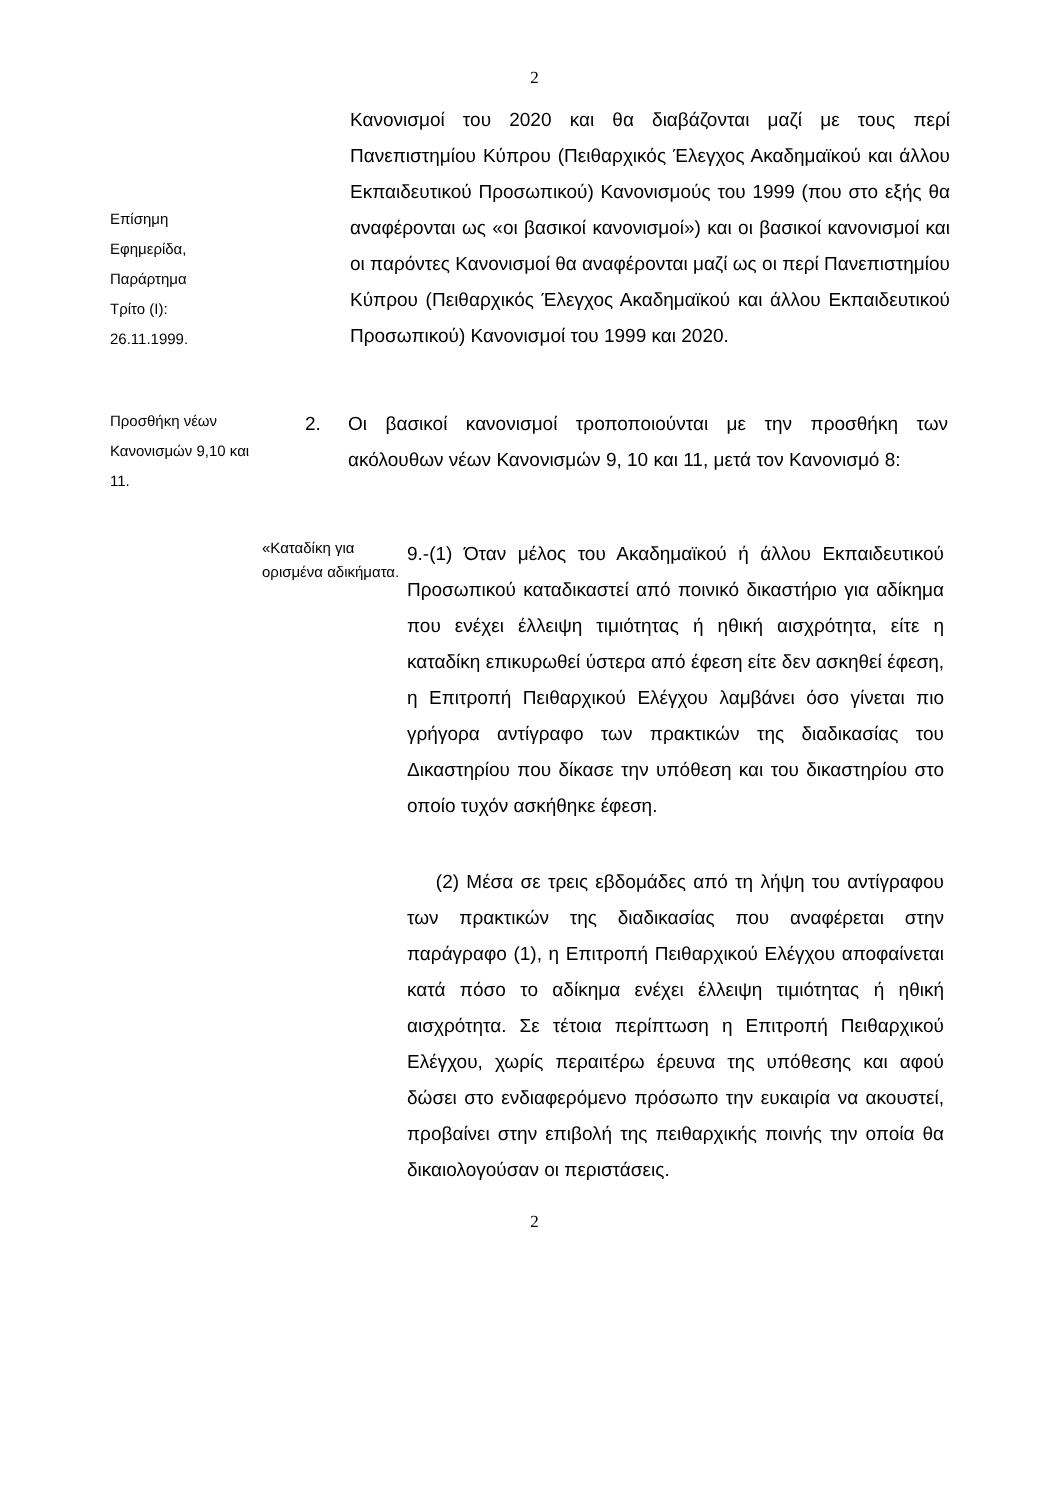2
Κανονισμοί του 2020 και θα διαβάζονται μαζί με τους περί Πανεπιστημίου Κύπρου (Πειθαρχικός Έλεγχος Ακαδημαϊκού και άλλου Εκπαιδευτικού Προσωπικού) Κανονισμούς του 1999 (που στο εξής θα αναφέρονται ως «οι βασικοί κανονισμοί») και οι βασικοί κανονισμοί και οι παρόντες Κανονισμοί θα αναφέρονται μαζί ως οι περί Πανεπιστημίου Κύπρου (Πειθαρχικός Έλεγχος Ακαδημαϊκού και άλλου Εκπαιδευτικού Προσωπικού) Κανονισμοί του 1999 και 2020.
Επίσημη
Εφημερίδα,
Παράρτημα
Τρίτο (Ι):
26.11.1999.
Προσθήκη νέων Κανονισμών 9,10 και 11.
2. Οι βασικοί κανονισμοί τροποποιούνται με την προσθήκη των ακόλουθων νέων Κανονισμών 9, 10 και 11, μετά τον Κανονισμό 8:
«Καταδίκη για ορισμένα αδικήματα.
9.-(1) Όταν μέλος του Ακαδημαϊκού ή άλλου Εκπαιδευτικού Προσωπικού καταδικαστεί από ποινικό δικαστήριο για αδίκημα που ενέχει έλλειψη τιμιότητας ή ηθική αισχρότητα, είτε η καταδίκη επικυρωθεί ύστερα από έφεση είτε δεν ασκηθεί έφεση, η Επιτροπή Πειθαρχικού Ελέγχου λαμβάνει όσο γίνεται πιο γρήγορα αντίγραφο των πρακτικών της διαδικασίας του Δικαστηρίου που δίκασε την υπόθεση και του δικαστηρίου στο οποίο τυχόν ασκήθηκε έφεση.
(2) Μέσα σε τρεις εβδομάδες από τη λήψη του αντίγραφου των πρακτικών της διαδικασίας που αναφέρεται στην παράγραφο (1), η Επιτροπή Πειθαρχικού Ελέγχου αποφαίνεται κατά πόσο το αδίκημα ενέχει έλλειψη τιμιότητας ή ηθική αισχρότητα. Σε τέτοια περίπτωση η Επιτροπή Πειθαρχικού Ελέγχου, χωρίς περαιτέρω έρευνα της υπόθεσης και αφού δώσει στο ενδιαφερόμενο πρόσωπο την ευκαιρία να ακουστεί, προβαίνει στην επιβολή της πειθαρχικής ποινής την οποία θα δικαιολογούσαν οι περιστάσεις.
2